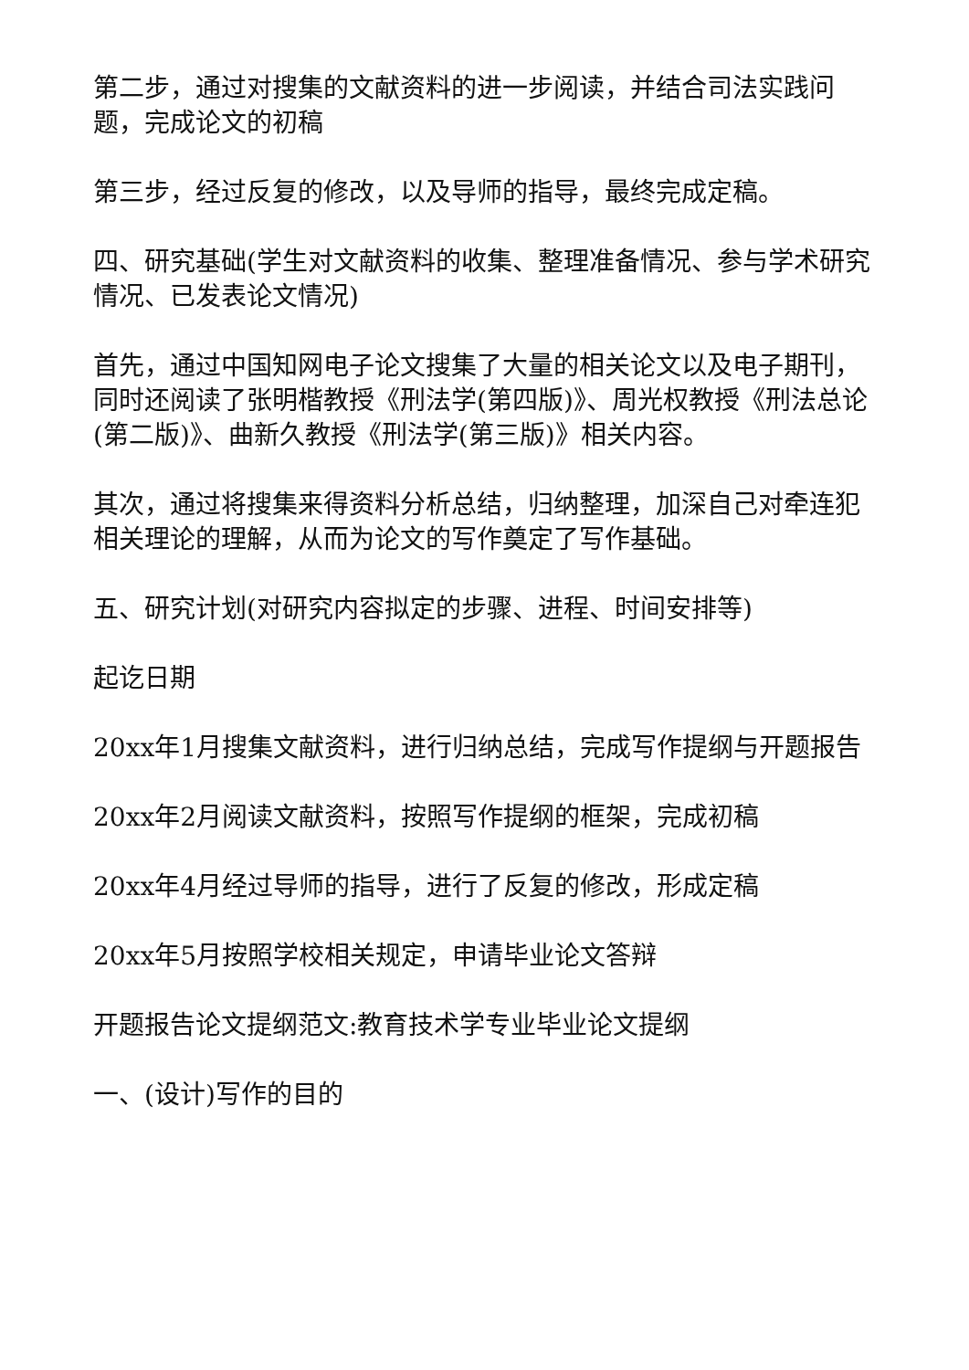第二步，通过对搜集的文献资料的进一步阅读，并结合司法实践问题，完成论文的初稿
第三步，经过反复的修改，以及导师的指导，最终完成定稿。
四、研究基础(学生对文献资料的收集、整理准备情况、参与学术研究情况、已发表论文情况)
首先，通过中国知网电子论文搜集了大量的相关论文以及电子期刊，同时还阅读了张明楷教授《刑法学(第四版)》、周光权教授《刑法总论(第二版)》、曲新久教授《刑法学(第三版)》相关内容。
其次，通过将搜集来得资料分析总结，归纳整理，加深自己对牵连犯相关理论的理解，从而为论文的写作奠定了写作基础。
五、研究计划(对研究内容拟定的步骤、进程、时间安排等)
起讫日期
20xx年1月搜集文献资料，进行归纳总结，完成写作提纲与开题报告
20xx年2月阅读文献资料，按照写作提纲的框架，完成初稿
20xx年4月经过导师的指导，进行了反复的修改，形成定稿
20xx年5月按照学校相关规定，申请毕业论文答辩
开题报告论文提纲范文:教育技术学专业毕业论文提纲
一、(设计)写作的目的